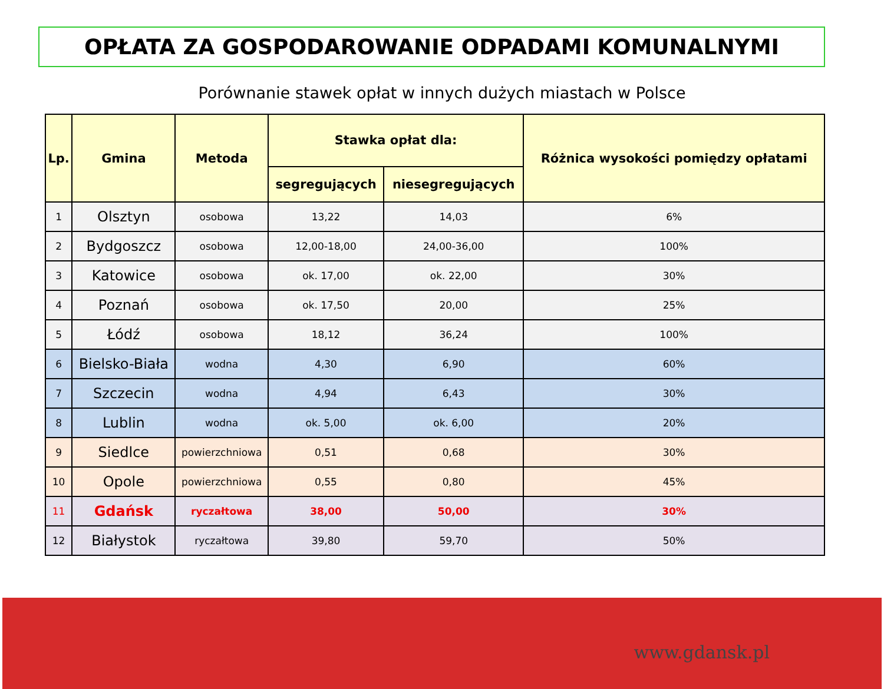OPŁATA ZA GOSPODAROWANIE ODPADAMI KOMUNALNYMI
Porównanie stawek opłat w innych dużych miastach w Polsce
| Lp. | Gmina | Metoda | Stawka opłat dla: | | Różnica wysokości pomiędzy opłatami |
| --- | --- | --- | --- | --- | --- |
| | | | segregujących | niesegregujących | |
| 1 | Olsztyn | osobowa | 13,22 | 14,03 | 6% |
| 2 | Bydgoszcz | osobowa | 12,00-18,00 | 24,00-36,00 | 100% |
| 3 | Katowice | osobowa | ok. 17,00 | ok. 22,00 | 30% |
| 4 | Poznań | osobowa | ok. 17,50 | 20,00 | 25% |
| 5 | Łódź | osobowa | 18,12 | 36,24 | 100% |
| 6 | Bielsko-Biała | wodna | 4,30 | 6,90 | 60% |
| 7 | Szczecin | wodna | 4,94 | 6,43 | 30% |
| 8 | Lublin | wodna | ok. 5,00 | ok. 6,00 | 20% |
| 9 | Siedlce | powierzchniowa | 0,51 | 0,68 | 30% |
| 10 | Opole | powierzchniowa | 0,55 | 0,80 | 45% |
| 11 | Gdańsk | ryczałtowa | 38,00 | 50,00 | 30% |
| 12 | Białystok | ryczałtowa | 39,80 | 59,70 | 50% |
www.gdansk.pl